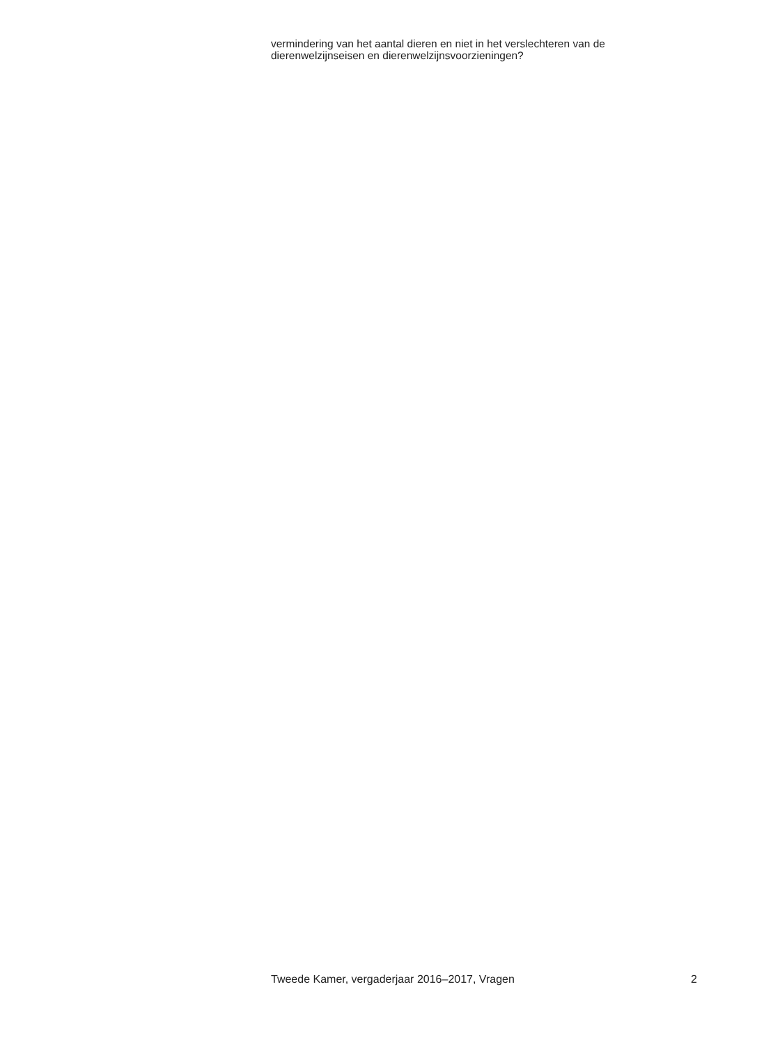vermindering van het aantal dieren en niet in het verslechteren van de dierenwelzijnseisen en dierenwelzijnsvoorzieningen?
Tweede Kamer, vergaderjaar 2016–2017, Vragen 2